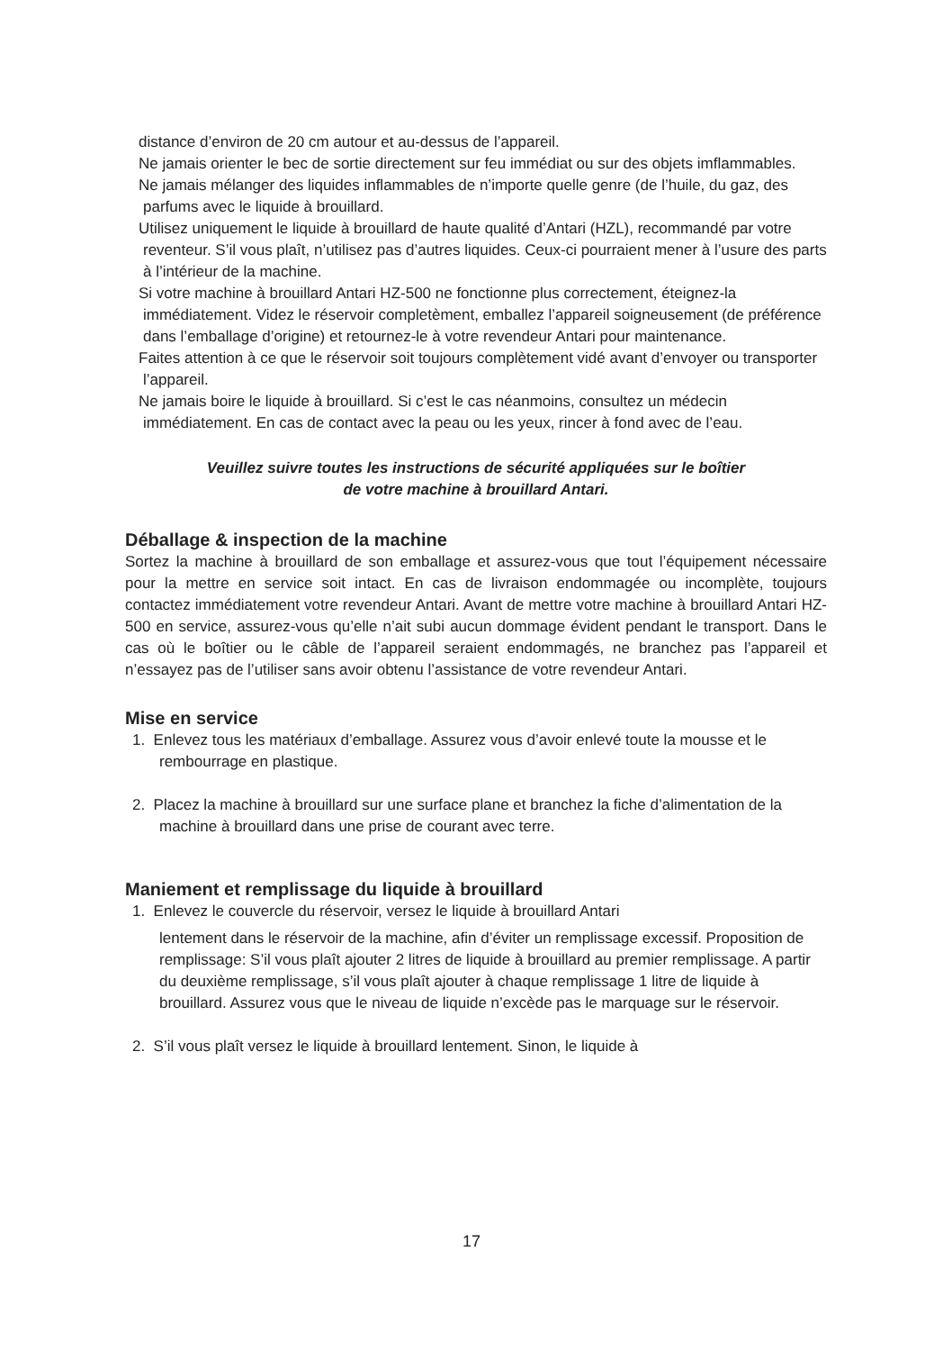distance d’environ de 20 cm autour et au-dessus de l’appareil.
Ne jamais orienter le bec de sortie directement sur feu immédiat ou sur des objets imflammables.
Ne jamais mélanger des liquides inflammables de n’importe quelle genre (de l’huile, du gaz, des parfums avec le liquide à brouillard.
Utilisez uniquement le liquide à brouillard de haute qualité d’Antari (HZL), recommandé par votre reventeur. S’il vous plaît, n’utilisez pas d’autres liquides. Ceux-ci pourraient mener à l’usure des parts à l’intérieur de la machine.
Si votre machine à brouillard Antari HZ-500 ne fonctionne plus correctement, éteignez-la immédiatement. Videz le réservoir completèment, emballez l’appareil soigneusement (de préférence dans l’emballage d’origine) et retournez-le à votre revendeur Antari pour maintenance.
Faites attention à ce que le réservoir soit toujours complètement vidé avant d’envoyer ou transporter l’appareil.
Ne jamais boire le liquide à brouillard. Si c’est le cas néanmoins, consultez un médecin immédiatement. En cas de contact avec la peau ou les yeux, rincer à fond avec de l’eau.
Veuillez suivre toutes les instructions de sécurité appliquées sur le boîtier
de votre machine à brouillard Antari.
Déballage & inspection de la machine
Sortez la machine à brouillard de son emballage et assurez-vous que tout l’équipement nécessaire pour la mettre en service soit intact. En cas de livraison endommagée ou incomplète, toujours contactez immédiatement votre revendeur Antari. Avant de mettre votre machine à brouillard Antari HZ-500 en service, assurez-vous qu’elle n’ait subi aucun dommage évident pendant le transport. Dans le cas où le boîtier ou le câble de l’appareil seraient endommagés, ne branchez pas l’appareil et n’essayez pas de l’utiliser sans avoir obtenu l’assistance de votre revendeur Antari.
Mise en service
1. Enlevez tous les matériaux d’emballage. Assurez vous d’avoir enlevé toute la mousse et le rembourrage en plastique.
2. Placez la machine à brouillard sur une surface plane et branchez la fiche d’alimentation de la machine à brouillard dans une prise de courant avec terre.
Maniement et remplissage du liquide à brouillard
1. Enlevez le couvercle du réservoir, versez le liquide à brouillard Antari
lentement dans le réservoir de la machine, afin d’éviter un remplissage excessif. Proposition de remplissage: S’il vous plaît ajouter 2 litres de liquide à brouillard au premier remplissage. A partir du deuxième remplissage, s’il vous plaît ajouter à chaque remplissage 1 litre de liquide à brouillard. Assurez vous que le niveau de liquide n’excède pas le marquage sur le réservoir.
2. S’il vous plaît versez le liquide à brouillard lentement. Sinon, le liquide à
17